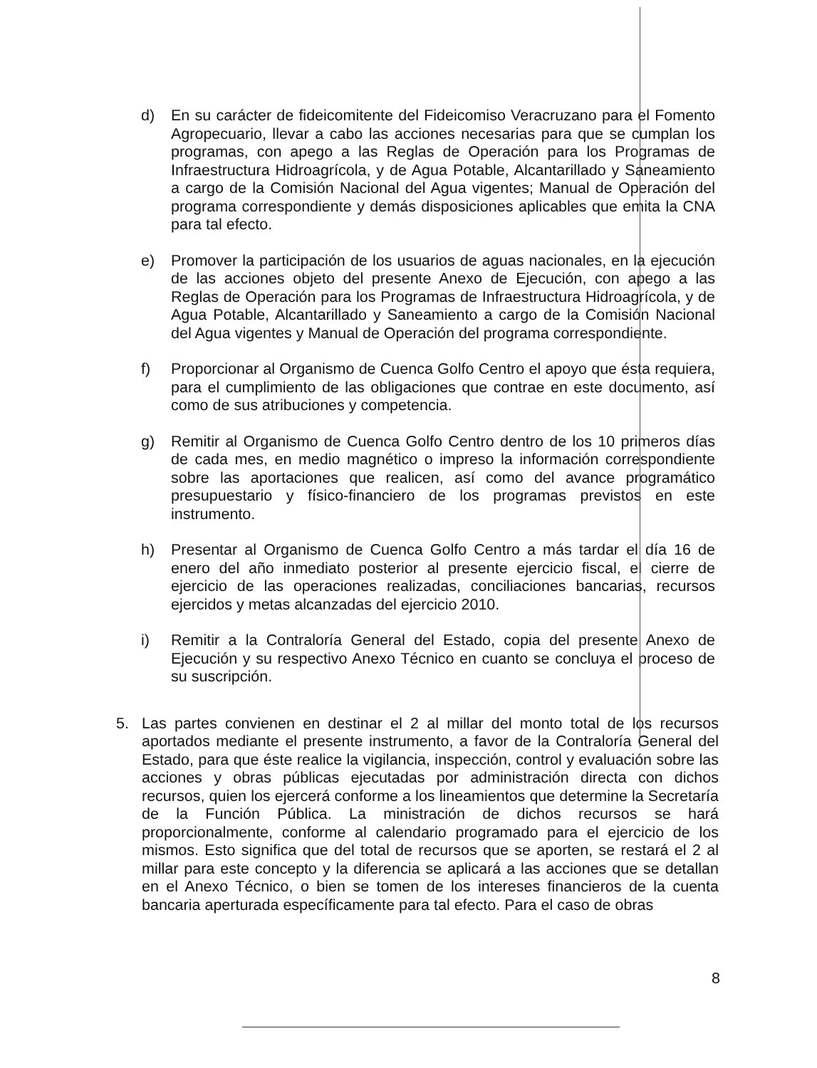d) En su carácter de fideicomitente del Fideicomiso Veracruzano para el Fomento Agropecuario, llevar a cabo las acciones necesarias para que se cumplan los programas, con apego a las Reglas de Operación para los Programas de Infraestructura Hidroagrícola, y de Agua Potable, Alcantarillado y Saneamiento a cargo de la Comisión Nacional del Agua vigentes; Manual de Operación del programa correspondiente y demás disposiciones aplicables que emita la CNA para tal efecto.
e) Promover la participación de los usuarios de aguas nacionales, en la ejecución de las acciones objeto del presente Anexo de Ejecución, con apego a las Reglas de Operación para los Programas de Infraestructura Hidroagrícola, y de Agua Potable, Alcantarillado y Saneamiento a cargo de la Comisión Nacional del Agua vigentes y Manual de Operación del programa correspondiente.
f) Proporcionar al Organismo de Cuenca Golfo Centro el apoyo que ésta requiera, para el cumplimiento de las obligaciones que contrae en este documento, así como de sus atribuciones y competencia.
g) Remitir al Organismo de Cuenca Golfo Centro dentro de los 10 primeros días de cada mes, en medio magnético o impreso la información correspondiente sobre las aportaciones que realicen, así como del avance programático presupuestario y físico-financiero de los programas previstos en este instrumento.
h) Presentar al Organismo de Cuenca Golfo Centro a más tardar el día 16 de enero del año inmediato posterior al presente ejercicio fiscal, el cierre de ejercicio de las operaciones realizadas, conciliaciones bancarias, recursos ejercidos y metas alcanzadas del ejercicio 2010.
i) Remitir a la Contraloría General del Estado, copia del presente Anexo de Ejecución y su respectivo Anexo Técnico en cuanto se concluya el proceso de su suscripción.
5. Las partes convienen en destinar el 2 al millar del monto total de los recursos aportados mediante el presente instrumento, a favor de la Contraloría General del Estado, para que éste realice la vigilancia, inspección, control y evaluación sobre las acciones y obras públicas ejecutadas por administración directa con dichos recursos, quien los ejercerá conforme a los lineamientos que determine la Secretaría de la Función Pública. La ministración de dichos recursos se hará proporcionalmente, conforme al calendario programado para el ejercicio de los mismos. Esto significa que del total de recursos que se aporten, se restará el 2 al millar para este concepto y la diferencia se aplicará a las acciones que se detallan en el Anexo Técnico, o bien se tomen de los intereses financieros de la cuenta bancaria aperturada específicamente para tal efecto. Para el caso de obras
8